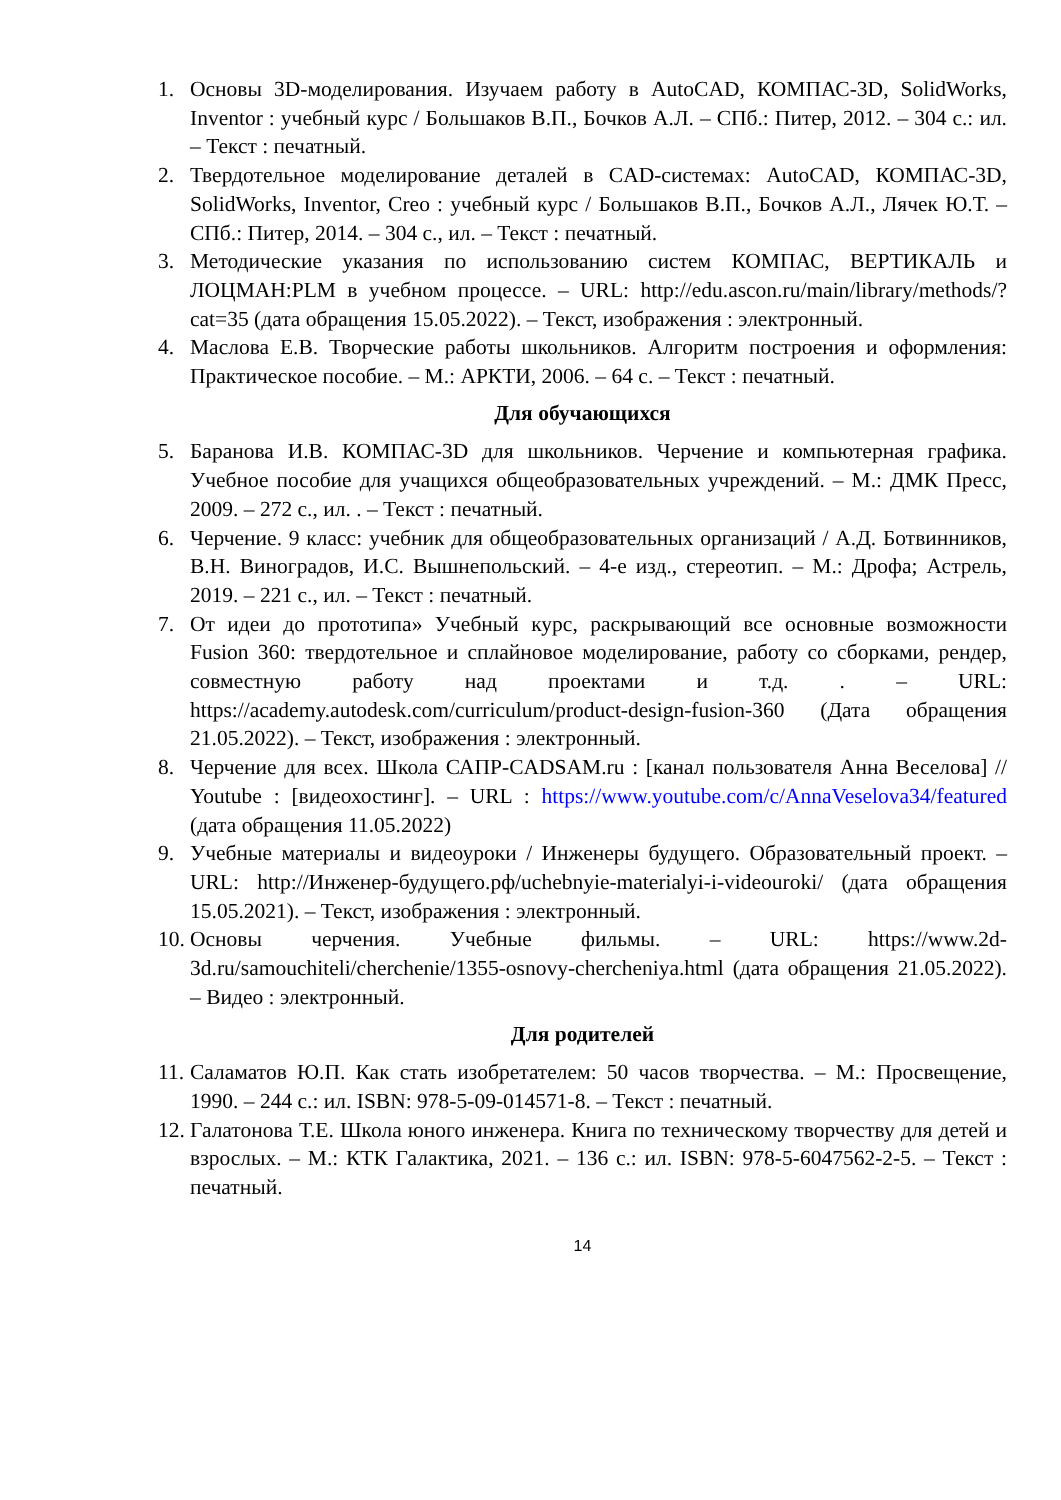1. Основы 3D-моделирования. Изучаем работу в AutoCAD, КОМПАС-3D, SolidWorks, Inventor : учебный курс / Большаков В.П., Бочков А.Л. – СПб.: Питер, 2012. – 304 с.: ил. – Текст : печатный.
2. Твердотельное моделирование деталей в CAD-системах: AutoCAD, КОМПАС-3D, SolidWorks, Inventor, Creo : учебный курс / Большаков В.П., Бочков А.Л., Лячек Ю.Т. – СПб.: Питер, 2014. – 304 с., ил. – Текст : печатный.
3. Методические указания по использованию систем КОМПАС, ВЕРТИКАЛЬ и ЛОЦМАН:PLM в учебном процессе. – URL: http://edu.ascon.ru/main/library/methods/?cat=35 (дата обращения 15.05.2022). – Текст, изображения : электронный.
4. Маслова Е.В. Творческие работы школьников. Алгоритм построения и оформления: Практическое пособие. – М.: АРКТИ, 2006. – 64 с. – Текст : печатный.
Для обучающихся
5. Баранова И.В. КОМПАС-3D для школьников. Черчение и компьютерная графика. Учебное пособие для учащихся общеобразовательных учреждений. – М.: ДМК Пресс, 2009. – 272 с., ил. . – Текст : печатный.
6. Черчение. 9 класс: учебник для общеобразовательных организаций / А.Д. Ботвинников, В.Н. Виноградов, И.С. Вышнепольский. – 4-е изд., стереотип. – М.: Дрофа; Астрель, 2019. – 221 с., ил. – Текст : печатный.
7. От идеи до прототипа» Учебный курс, раскрывающий все основные возможности Fusion 360: твердотельное и сплайновое моделирование, работу со сборками, рендер, совместную работу над проектами и т.д. . – URL: https://academy.autodesk.com/curriculum/product-design-fusion-360 (Дата обращения 21.05.2022). – Текст, изображения : электронный.
8. Черчение для всех. Школа САПР-CADSAM.ru : [канал пользователя Анна Веселова] // Youtube : [видеохостинг]. – URL : https://www.youtube.com/c/AnnaVeselova34/featured (дата обращения 11.05.2022)
9. Учебные материалы и видеоуроки / Инженеры будущего. Образовательный проект. – URL: http://Инженер-будущего.рф/uchebnyie-materialyi-i-videouroki/ (дата обращения 15.05.2021). – Текст, изображения : электронный.
10. Основы черчения. Учебные фильмы. – URL: https://www.2d-3d.ru/samouchiteli/cherchenie/1355-osnovy-chercheniya.html (дата обращения 21.05.2022). – Видео : электронный.
Для родителей
11. Саламатов Ю.П. Как стать изобретателем: 50 часов творчества. – М.: Просвещение, 1990. – 244 с.: ил. ISBN: 978-5-09-014571-8. – Текст : печатный.
12. Галатонова Т.Е. Школа юного инженера. Книга по техническому творчеству для детей и взрослых. – М.: КТК Галактика, 2021. – 136 с.: ил. ISBN: 978-5-6047562-2-5. – Текст : печатный.
14